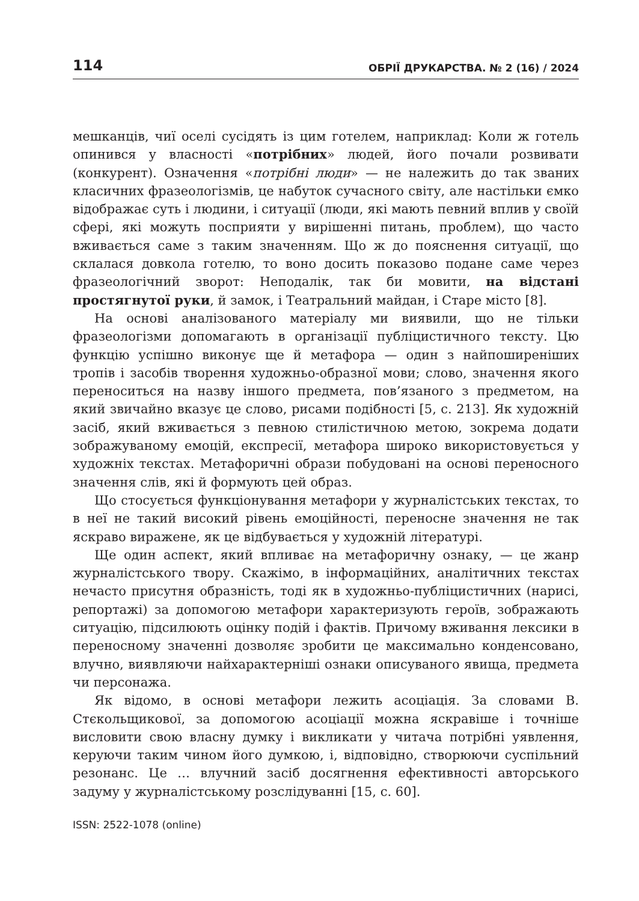114 ОБРІЇ ДРУКАРСТВА. № 2 (16) / 2024
мешканців, чиї оселі сусідять із цим готелем, наприклад: Коли ж готель опинився у власності «потрібних» людей, його почали розвивати (конкурент). Означення «потрібні люди» — не належить до так званих класичних фразеологізмів, це набуток сучасного світу, але настільки ємко відображає суть і людини, і ситуації (люди, які мають певний вплив у своїй сфері, які можуть посприяти у вирішенні питань, проблем), що часто вживається саме з таким значенням. Що ж до пояснення ситуації, що склалася довкола готелю, то воно досить показово подане саме через фразеологічний зворот: Неподалік, так би мовити, на відстані простягнутої руки, й замок, і Театральний майдан, і Старе місто [8].
На основі аналізованого матеріалу ми виявили, що не тільки фразеологізми допомагають в організації публіцистичного тексту. Цю функцію успішно виконує ще й метафора — один з найпоширеніших тропів і засобів творення художньо-образної мови; слово, значення якого переноситься на назву іншого предмета, пов’язаного з предметом, на який звичайно вказує це слово, рисами подібності [5, с. 213]. Як художній засіб, який вживається з певною стилістичною метою, зокрема додати зображуваному емоцій, експресії, метафора широко використовується у художніх текстах. Метафоричні образи побудовані на основі переносного значення слів, які й формують цей образ.
Що стосується функціонування метафори у журналістських текстах, то в неї не такий високий рівень емоційності, переносне значення не так яскраво виражене, як це відбувається у художній літературі.
Ще один аспект, який впливає на метафоричну ознаку, — це жанр журналістського твору. Скажімо, в інформаційних, аналітичних текстах нечасто присутня образність, тоді як в художньо-публіцистичних (нарисі, репортажі) за допомогою метафори характеризують героїв, зображають ситуацію, підсилюють оцінку подій і фактів. Причому вживання лексики в переносному значенні дозволяє зробити це максимально конденсовано, влучно, виявляючи найхарактерніші ознаки описуваного явища, предмета чи персонажа.
Як відомо, в основі метафори лежить асоціація. За словами В. Стєкольщикової, за допомогою асоціації можна яскравіше і точніше висловити свою власну думку і викликати у читача потрібні уявлення, керуючи таким чином його думкою, і, відповідно, створюючи суспільний резонанс. Це … влучний засіб досягнення ефективності авторського задуму у журналістському розслідуванні [15, с. 60].
ISSN: 2522-1078 (online)